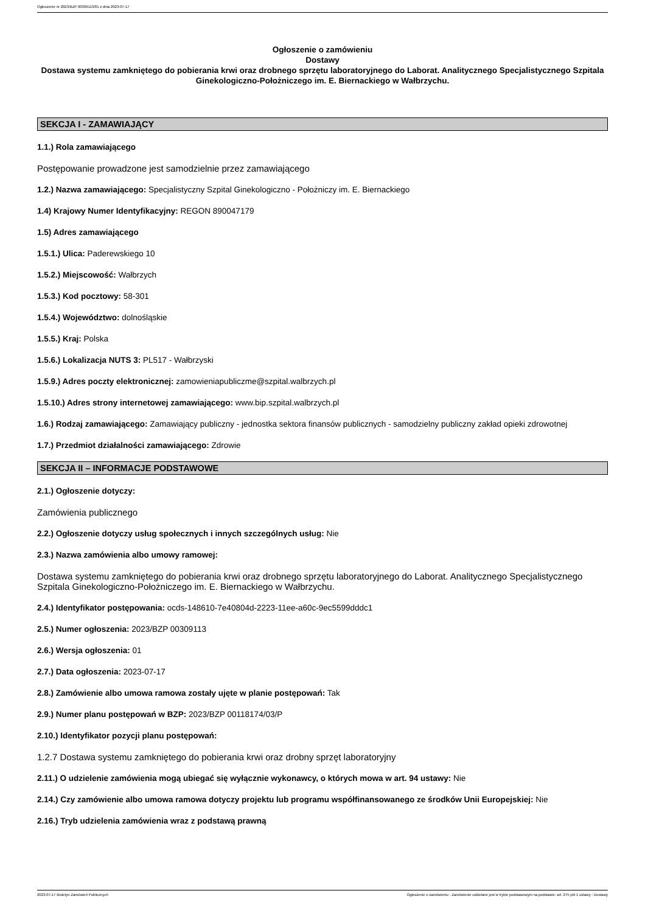Ogłoszenie nr 2023/BZP 00309113/01 z dnia 2023-07-17
Ogłoszenie o zamówieniu
Dostawy
Dostawa systemu zamkniętego do pobierania krwi oraz drobnego sprzętu laboratoryjnego do Laborat. Analitycznego Specjalistycznego Szpitala Ginekologiczno-Położniczego im. E. Biernackiego w Wałbrzychu.
SEKCJA I - ZAMAWIAJĄCY
1.1.) Rola zamawiającego
Postępowanie prowadzone jest samodzielnie przez zamawiającego
1.2.) Nazwa zamawiającego: Specjalistyczny Szpital Ginekologiczno - Położniczy im. E. Biernackiego
1.4) Krajowy Numer Identyfikacyjny: REGON 890047179
1.5) Adres zamawiającego
1.5.1.) Ulica: Paderewskiego 10
1.5.2.) Miejscowość: Wałbrzych
1.5.3.) Kod pocztowy: 58-301
1.5.4.) Województwo: dolnośląskie
1.5.5.) Kraj: Polska
1.5.6.) Lokalizacja NUTS 3: PL517 - Wałbrzyski
1.5.9.) Adres poczty elektronicznej: zamowieniapubliczme@szpital.walbrzych.pl
1.5.10.) Adres strony internetowej zamawiającego: www.bip.szpital.walbrzych.pl
1.6.) Rodzaj zamawiającego: Zamawiający publiczny - jednostka sektora finansów publicznych - samodzielny publiczny zakład opieki zdrowotnej
1.7.) Przedmiot działalności zamawiającego: Zdrowie
SEKCJA II – INFORMACJE PODSTAWOWE
2.1.) Ogłoszenie dotyczy:
Zamówienia publicznego
2.2.) Ogłoszenie dotyczy usług społecznych i innych szczególnych usług: Nie
2.3.) Nazwa zamówienia albo umowy ramowej:
Dostawa systemu zamkniętego do pobierania krwi oraz drobnego sprzętu laboratoryjnego do Laborat. Analitycznego Specjalistycznego Szpitala Ginekologiczno-Położniczego im. E. Biernackiego w Wałbrzychu.
2.4.) Identyfikator postępowania: ocds-148610-7e40804d-2223-11ee-a60c-9ec5599dddc1
2.5.) Numer ogłoszenia: 2023/BZP 00309113
2.6.) Wersja ogłoszenia: 01
2.7.) Data ogłoszenia: 2023-07-17
2.8.) Zamówienie albo umowa ramowa zostały ujęte w planie postępowań: Tak
2.9.) Numer planu postępowań w BZP: 2023/BZP 00118174/03/P
2.10.) Identyfikator pozycji planu postępowań:
1.2.7 Dostawa systemu zamkniętego do pobierania krwi oraz drobny sprzęt laboratoryjny
2.11.) O udzielenie zamówienia mogą ubiegać się wyłącznie wykonawcy, o których mowa w art. 94 ustawy: Nie
2.14.) Czy zamówienie albo umowa ramowa dotyczy projektu lub programu współfinansowanego ze środków Unii Europejskiej: Nie
2.16.) Tryb udzielenia zamówienia wraz z podstawą prawną
2023-07-17 Biuletyn Zamówień Publicznych Ogłoszenie o zamówieniu - Zamówienie udzielane jest w trybie podstawowym na podstawie: art. 275 pkt 1 ustawy - Dostawy